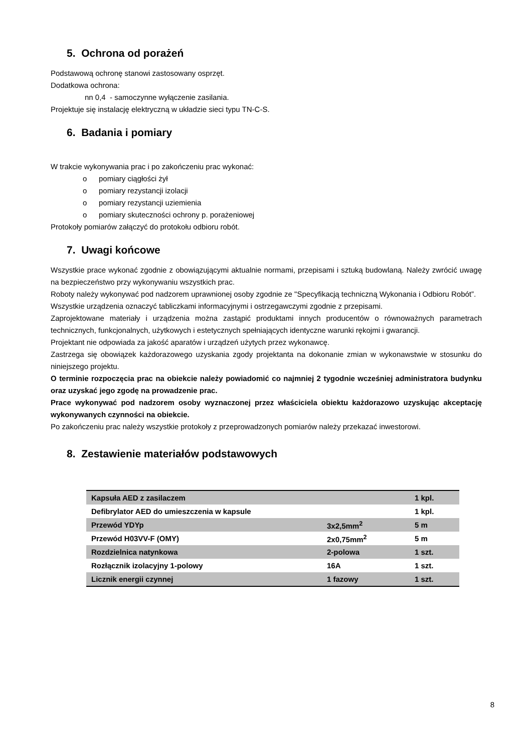5. Ochrona od porażeń
Podstawową ochronę stanowi zastosowany osprzęt.
Dodatkowa ochrona:
nn 0,4 - samoczynne wyłączenie zasilania.
Projektuje się instalację elektryczną w układzie sieci typu TN-C-S.
6. Badania i pomiary
W trakcie wykonywania prac i po zakończeniu prac wykonać:
o pomiary ciągłości żył
o pomiary rezystancji izolacji
o pomiary rezystancji uziemienia
o pomiary skuteczności ochrony p. porażeniowej
Protokoły pomiarów załączyć do protokołu odbioru robót.
7. Uwagi końcowe
Wszystkie prace wykonać zgodnie z obowiązującymi aktualnie normami, przepisami i sztuką budowlaną. Należy zwrócić uwagę na bezpieczeństwo przy wykonywaniu wszystkich prac.
Roboty należy wykonywać pod nadzorem uprawnionej osoby zgodnie ze "Specyfikacją techniczną Wykonania i Odbioru Robót”.
Wszystkie urządzenia oznaczyć tabliczkami informacyjnymi i ostrzegawczymi zgodnie z przepisami.
Zaprojektowane materiały i urządzenia można zastąpić produktami innych producentów o równoważnych parametrach technicznych, funkcjonalnych, użytkowych i estetycznych spełniających identyczne warunki rękojmi i gwarancji.
Projektant nie odpowiada za jakość aparatów i urządzeń użytych przez wykonawcę.
Zastrzega się obowiązek każdorazowego uzyskania zgody projektanta na dokonanie zmian w wykonawstwie w stosunku do niniejszego projektu.
O terminie rozpoczęcia prac na obiekcie należy powiadomić co najmniej 2 tygodnie wcześniej administratora budynku oraz uzyskać jego zgodę na prowadzenie prac.
Prace wykonywać pod nadzorem osoby wyznaczonej przez właściciela obiektu każdorazowo uzyskując akceptację wykonywanych czynności na obiekcie.
Po zakończeniu prac należy wszystkie protokoły z przeprowadzonych pomiarów należy przekazać inwestorowi.
8. Zestawienie materiałów podstawowych
| Kapsuła AED z zasilaczem | | 1 kpl. |
| Defibrylator AED do umieszczenia w kapsule | | 1 kpl. |
| Przewód YDYp | 3x2,5mm<sup>2</sup> | 5 m |
| Przewód H03VV-F (OMY) | 2x0,75mm<sup>2</sup> | 5 m |
| Rozdzielnica natynkowa | 2-polowa | 1 szt. |
| Rozłącznik izolacyjny 1-polowy | 16A | 1 szt. |
| Licznik energii czynnej | 1 fazowy | 1 szt. |
8